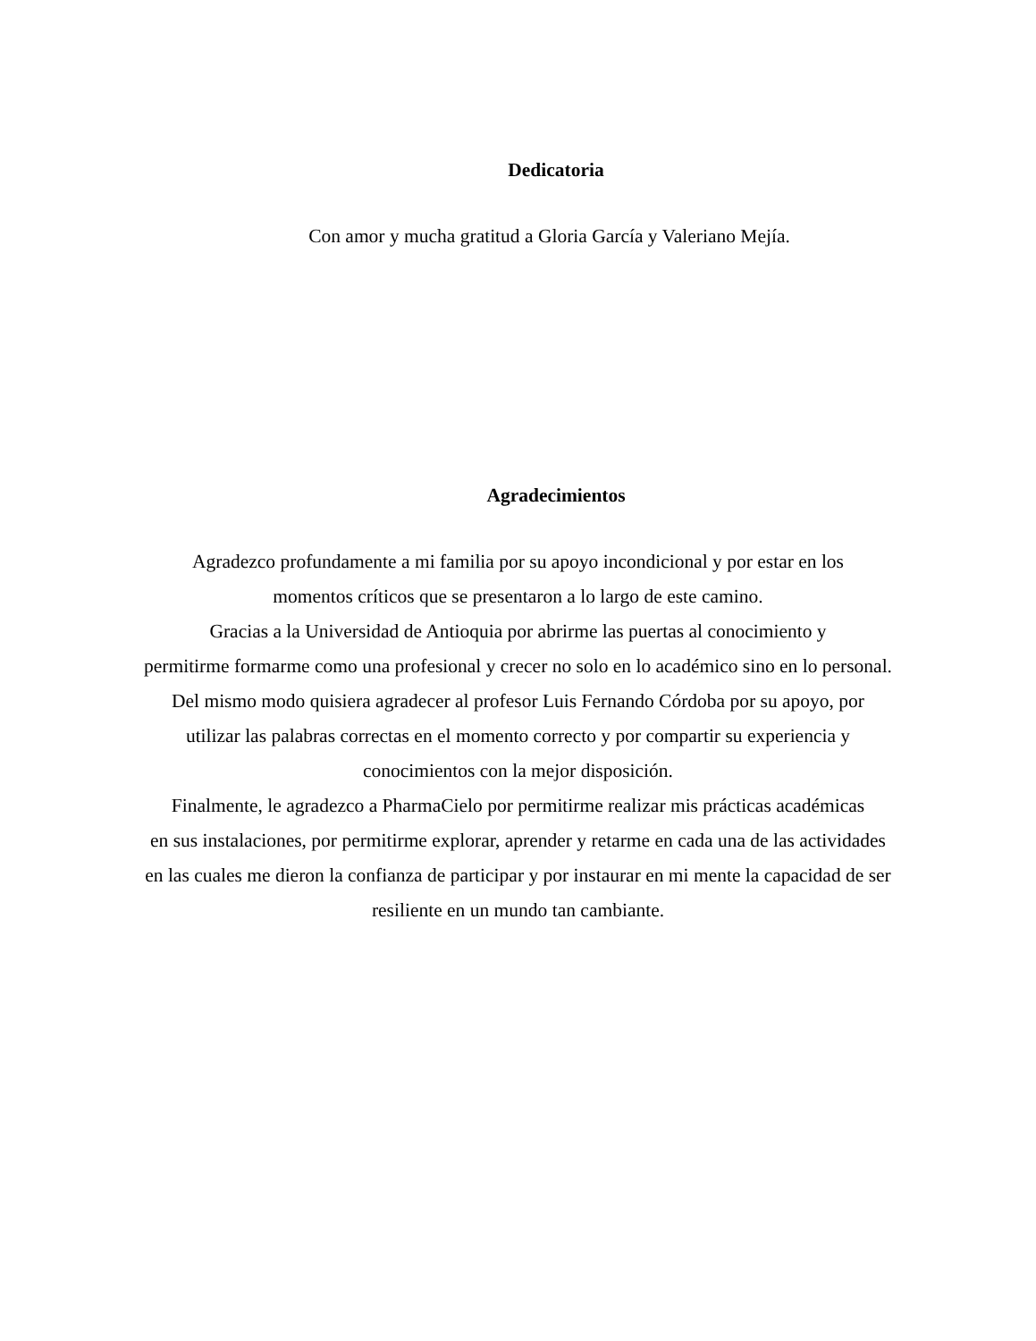Dedicatoria
Con amor y mucha gratitud a Gloria García y Valeriano Mejía.
Agradecimientos
Agradezco profundamente a mi familia por su apoyo incondicional y por estar en los
momentos críticos que se presentaron a lo largo de este camino.
Gracias a la Universidad de Antioquia por abrirme las puertas al conocimiento y
permitirme formarme como una profesional y crecer no solo en lo académico sino en lo personal.
Del mismo modo quisiera agradecer al profesor Luis Fernando Córdoba por su apoyo, por
utilizar las palabras correctas en el momento correcto y por compartir su experiencia y
conocimientos con la mejor disposición.
Finalmente, le agradezco a PharmaCielo por permitirme realizar mis prácticas académicas
en sus instalaciones, por permitirme explorar, aprender y retarme en cada una de las actividades
en las cuales me dieron la confianza de participar y por instaurar en mi mente la capacidad de ser
resiliente en un mundo tan cambiante.